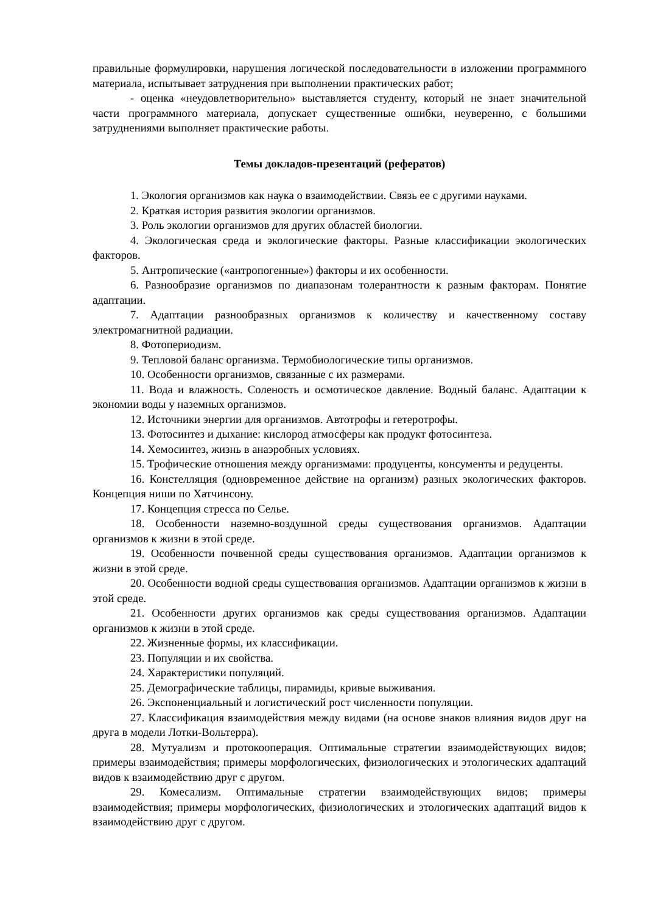правильные формулировки, нарушения логической последовательности в изложении программного материала, испытывает затруднения при выполнении практических работ;
- оценка «неудовлетворительно» выставляется студенту, который не знает значительной части программного материала, допускает существенные ошибки, неуверенно, с большими затруднениями выполняет практические работы.
Темы докладов-презентаций (рефератов)
1. Экология организмов как наука о взаимодействии. Связь ее с другими науками.
2. Краткая история развития экологии организмов.
3. Роль экологии организмов для других областей биологии.
4. Экологическая среда и экологические факторы. Разные классификации экологических факторов.
5. Антропические («антропогенные») факторы и их особенности.
6. Разнообразие организмов по диапазонам толерантности к разным факторам. Понятие адаптации.
7. Адаптации разнообразных организмов к количеству и качественному составу электромагнитной радиации.
8. Фотопериодизм.
9. Тепловой баланс организма. Термобиологические типы организмов.
10. Особенности организмов, связанные с их размерами.
11. Вода и влажность. Соленость и осмотическое давление. Водный баланс. Адаптации к экономии воды у наземных организмов.
12. Источники энергии для организмов. Автотрофы и гетеротрофы.
13. Фотосинтез и дыхание: кислород атмосферы как продукт фотосинтеза.
14. Хемосинтез, жизнь в анаэробных условиях.
15. Трофические отношения между организмами: продуценты, консументы и редуценты.
16. Констелляция (одновременное действие на организм) разных экологических факторов. Концепция ниши по Хатчинсону.
17. Концепция стресса по Селье.
18. Особенности наземно-воздушной среды существования организмов. Адаптации организмов к жизни в этой среде.
19. Особенности почвенной среды существования организмов. Адаптации организмов к жизни в этой среде.
20. Особенности водной среды существования организмов. Адаптации организмов к жизни в этой среде.
21. Особенности других организмов как среды существования организмов. Адаптации организмов к жизни в этой среде.
22. Жизненные формы, их классификации.
23. Популяции и их свойства.
24. Характеристики популяций.
25. Демографические таблицы, пирамиды, кривые выживания.
26. Экспоненциальный и логистический рост численности популяции.
27. Классификация взаимодействия между видами (на основе знаков влияния видов друг на друга в модели Лотки-Вольтерра).
28. Мутуализм и протокооперация. Оптимальные стратегии взаимодействующих видов; примеры взаимодействия; примеры морфологических, физиологических и этологических адаптаций видов к взаимодействию друг с другом.
29. Комесализм. Оптимальные стратегии взаимодействующих видов; примеры взаимодействия; примеры морфологических, физиологических и этологических адаптаций видов к взаимодействию друг с другом.